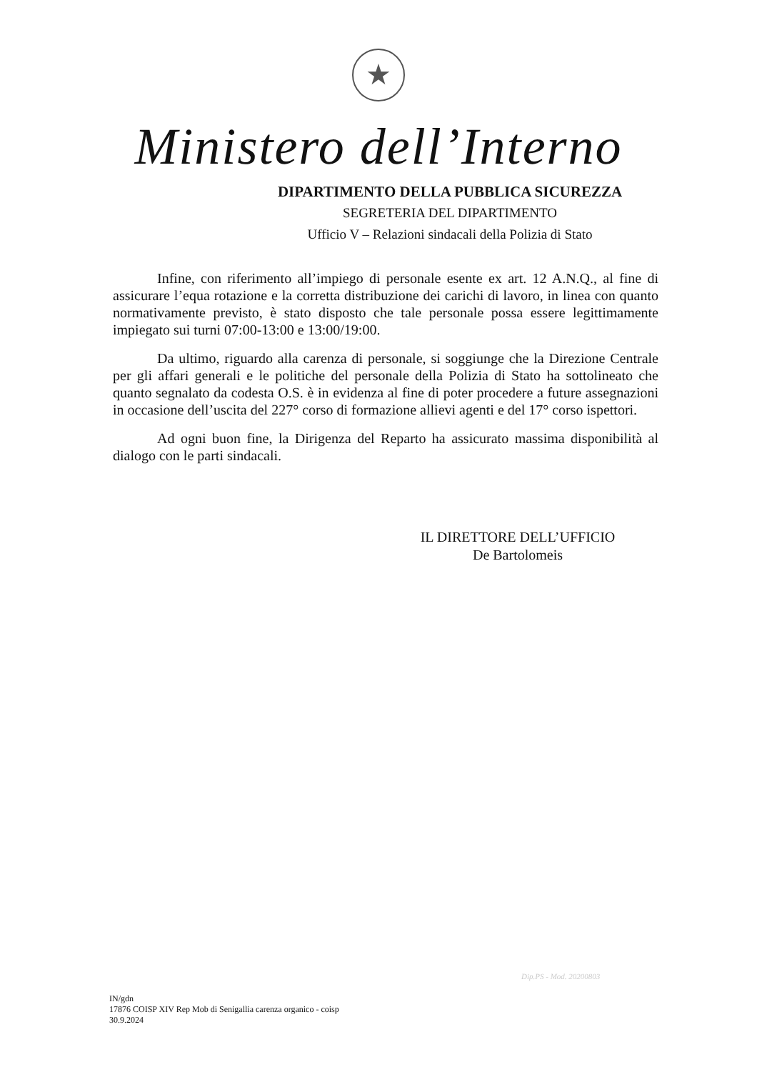★
Ministero dell’Interno
DIPARTIMENTO DELLA PUBBLICA SICUREZZA
SEGRETERIA DEL DIPARTIMENTO
Ufficio V – Relazioni sindacali della Polizia di Stato
Infine, con riferimento all’impiego di personale esente ex art. 12 A.N.Q., al fine di assicurare l’equa rotazione e la corretta distribuzione dei carichi di lavoro, in linea con quanto normativamente previsto, è stato disposto che tale personale possa essere legittimamente impiegato sui turni 07:00-13:00 e 13:00/19:00.
Da ultimo, riguardo alla carenza di personale, si soggiunge che la Direzione Centrale per gli affari generali e le politiche del personale della Polizia di Stato ha sottolineato che quanto segnalato da codesta O.S. è in evidenza al fine di poter procedere a future assegnazioni in occasione dell’uscita del 227° corso di formazione allievi agenti e del 17° corso ispettori.
Ad ogni buon fine, la Dirigenza del Reparto ha assicurato massima disponibilità al dialogo con le parti sindacali.
IL DIRETTORE DELL’UFFICIO
De Bartolomeis
Dip.PS - Mod. 20200803
IN/gdn
17876 COISP XIV Rep Mob di Senigallia carenza organico - coisp
30.9.2024